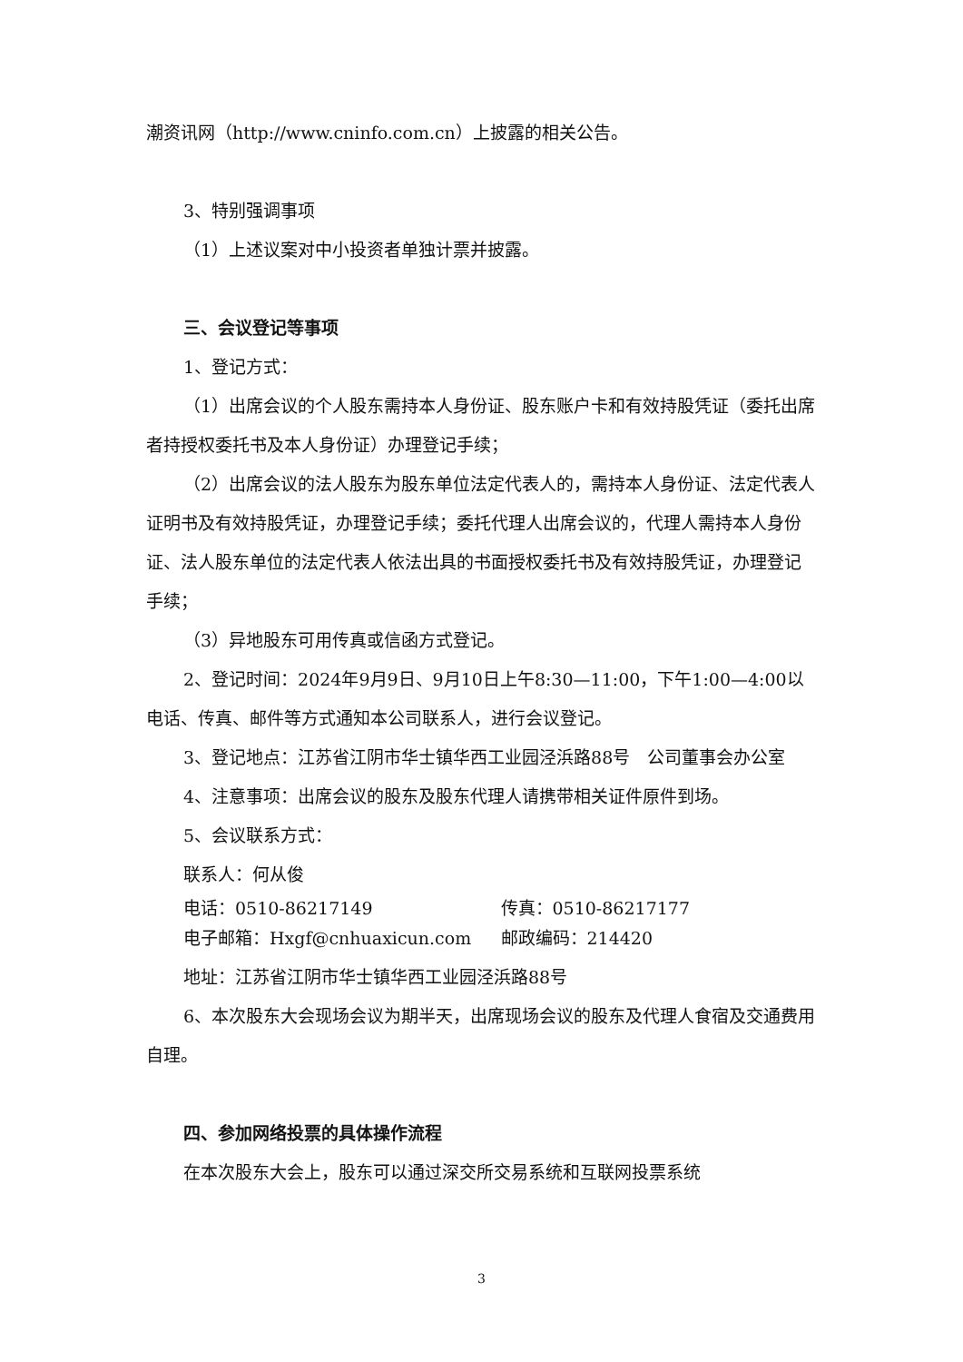潮资讯网（http://www.cninfo.com.cn）上披露的相关公告。
3、特别强调事项
（1）上述议案对中小投资者单独计票并披露。
三、会议登记等事项
1、登记方式：
（1）出席会议的个人股东需持本人身份证、股东账户卡和有效持股凭证（委托出席者持授权委托书及本人身份证）办理登记手续；
（2）出席会议的法人股东为股东单位法定代表人的，需持本人身份证、法定代表人证明书及有效持股凭证，办理登记手续；委托代理人出席会议的，代理人需持本人身份证、法人股东单位的法定代表人依法出具的书面授权委托书及有效持股凭证，办理登记手续；
（3）异地股东可用传真或信函方式登记。
2、登记时间：2024年9月9日、9月10日上午8:30—11:00，下午1:00—4:00以电话、传真、邮件等方式通知本公司联系人，进行会议登记。
3、登记地点：江苏省江阴市华士镇华西工业园泾浜路88号　公司董事会办公室
4、注意事项：出席会议的股东及股东代理人请携带相关证件原件到场。
5、会议联系方式：
联系人：何从俊
电话：0510-86217149 传真：0510-86217177
电子邮箱：Hxgf@cnhuaxicun.com 邮政编码：214420
地址：江苏省江阴市华士镇华西工业园泾浜路88号
6、本次股东大会现场会议为期半天，出席现场会议的股东及代理人食宿及交通费用自理。
四、参加网络投票的具体操作流程
在本次股东大会上，股东可以通过深交所交易系统和互联网投票系统
3